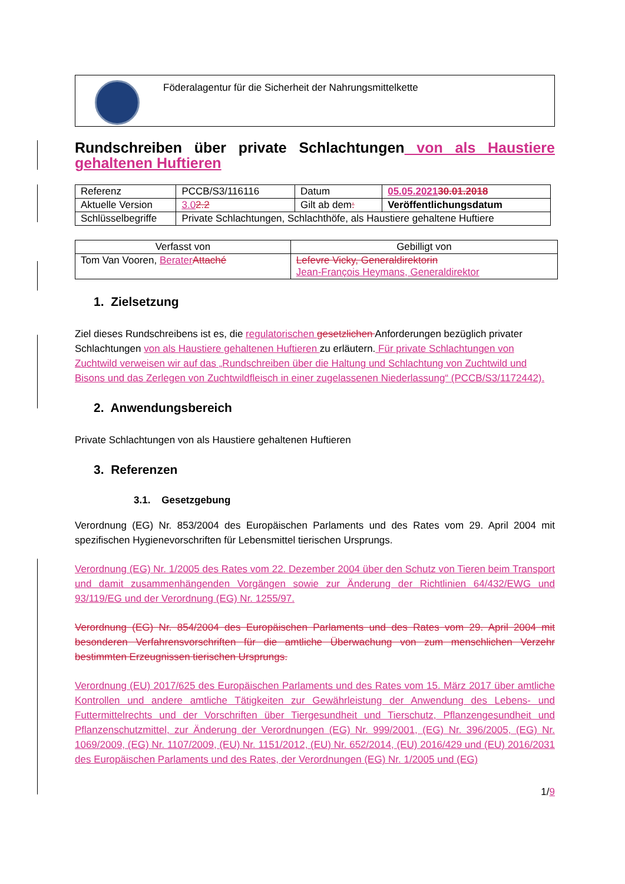Föderalagentur für die Sicherheit der Nahrungsmittelkette
Rundschreiben über private Schlachtungen von als Haustiere gehaltenen Huftieren
| Referenz | PCCB/S3/116116 | | Datum | 05.05.2021 30.01.2018 |
| Aktuelle Version | 3.0 2.2 | Gilt ab dem : | | Veröffentlichungsdatum |
| Schlüsselbegriffe | Private Schlachtungen, Schlachthöfe, als Haustiere gehaltene Huftiere | | | |
| Verfasst von | Gebilligt von |
| --- | --- |
| Tom Van Vooren, Berater Attaché | Lefevre Vicky, Generaldirektorin Jean-François Heymans, Generaldirektor |
1. Zielsetzung
Ziel dieses Rundschreibens ist es, die regulatorischen gesetzlichen Anforderungen bezüglich privater Schlachtungen von als Haustiere gehaltenen Huftieren zu erläutern. Für private Schlachtungen von Zuchtwild verweisen wir auf das „Rundschreiben über die Haltung und Schlachtung von Zuchtwild und Bisons und das Zerlegen von Zuchtwildfleisch in einer zugelassenen Niederlassung“ (PCCB/S3/1172442).
2. Anwendungsbereich
Private Schlachtungen von als Haustiere gehaltenen Huftieren
3. Referenzen
3.1. Gesetzgebung
Verordnung (EG) Nr. 853/2004 des Europäischen Parlaments und des Rates vom 29. April 2004 mit spezifischen Hygienevorschriften für Lebensmittel tierischen Ursprungs.
Verordnung (EG) Nr. 1/2005 des Rates vom 22. Dezember 2004 über den Schutz von Tieren beim Transport und damit zusammenhängenden Vorgängen sowie zur Änderung der Richtlinien 64/432/EWG und 93/119/EG und der Verordnung (EG) Nr. 1255/97.
Verordnung (EG) Nr. 854/2004 des Europäischen Parlaments und des Rates vom 29. April 2004 mit besonderen Verfahrensvorschriften für die amtliche Überwachung von zum menschlichen Verzehr bestimmten Erzeugnissen tierischen Ursprungs.
Verordnung (EU) 2017/625 des Europäischen Parlaments und des Rates vom 15. März 2017 über amtliche Kontrollen und andere amtliche Tätigkeiten zur Gewährleistung der Anwendung des Lebens- und Futtermittelrechts und der Vorschriften über Tiergesundheit und Tierschutz, Pflanzengesundheit und Pflanzenschutzmittel, zur Änderung der Verordnungen (EG) Nr. 999/2001, (EG) Nr. 396/2005, (EG) Nr. 1069/2009, (EG) Nr. 1107/2009, (EU) Nr. 1151/2012, (EU) Nr. 652/2014, (EU) 2016/429 und (EU) 2016/2031 des Europäischen Parlaments und des Rates, der Verordnungen (EG) Nr. 1/2005 und (EG)
1/9